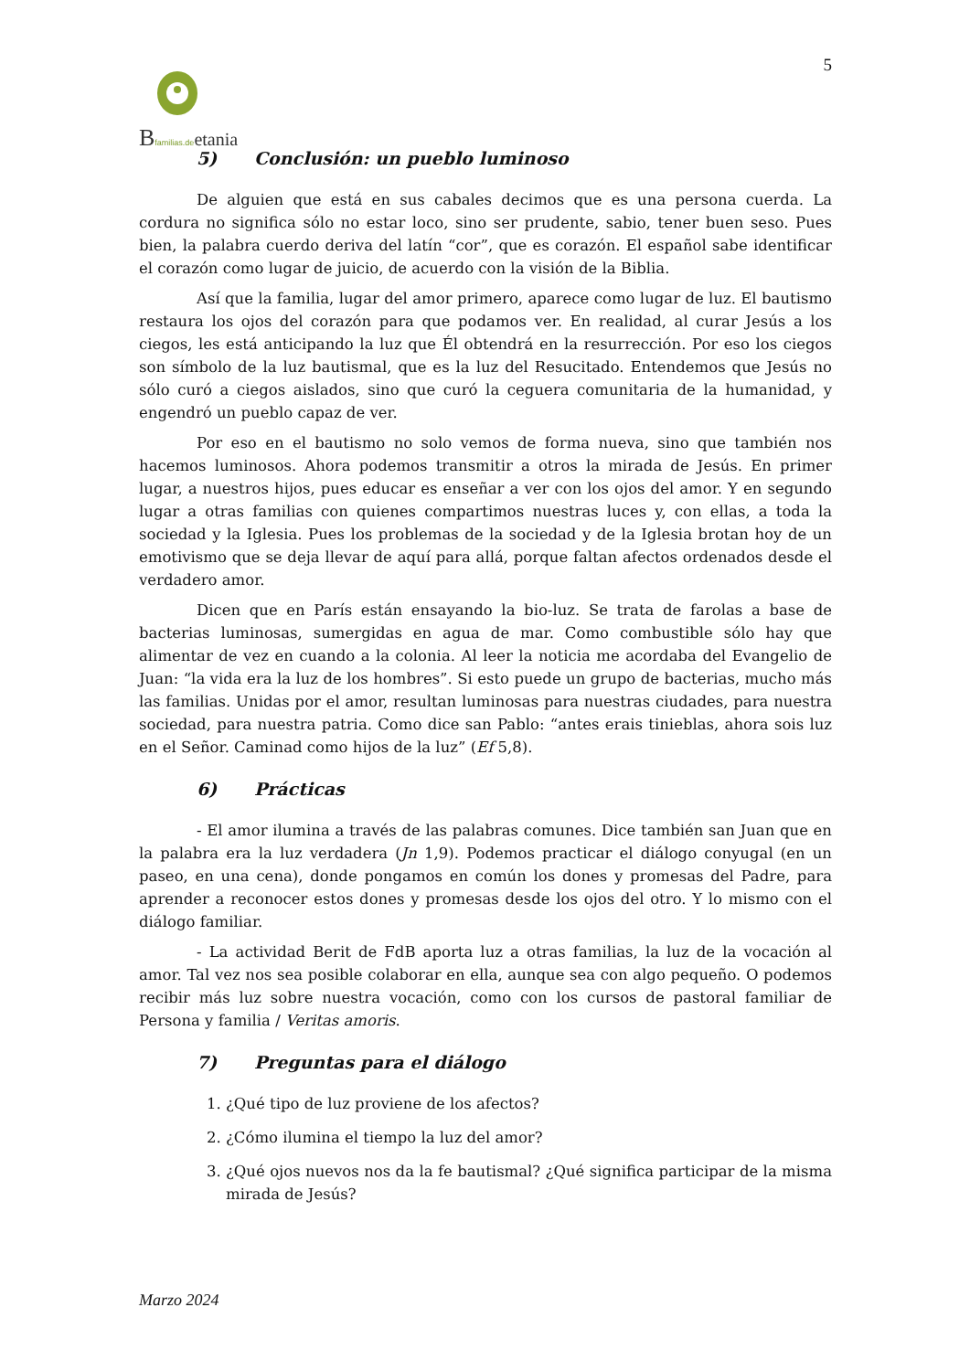5
Bfamilias.de etania
5) Conclusión: un pueblo luminoso
De alguien que está en sus cabales decimos que es una persona cuerda. La cordura no significa sólo no estar loco, sino ser prudente, sabio, tener buen seso. Pues bien, la palabra cuerdo deriva del latín “cor”, que es corazón. El español sabe identificar el corazón como lugar de juicio, de acuerdo con la visión de la Biblia.
Así que la familia, lugar del amor primero, aparece como lugar de luz. El bautismo restaura los ojos del corazón para que podamos ver. En realidad, al curar Jesús a los ciegos, les está anticipando la luz que Él obtendrá en la resurrección. Por eso los ciegos son símbolo de la luz bautismal, que es la luz del Resucitado. Entendemos que Jesús no sólo curó a ciegos aislados, sino que curó la ceguera comunitaria de la humanidad, y engendró un pueblo capaz de ver.
Por eso en el bautismo no solo vemos de forma nueva, sino que también nos hacemos luminosos. Ahora podemos transmitir a otros la mirada de Jesús. En primer lugar, a nuestros hijos, pues educar es enseñar a ver con los ojos del amor. Y en segundo lugar a otras familias con quienes compartimos nuestras luces y, con ellas, a toda la sociedad y la Iglesia. Pues los problemas de la sociedad y de la Iglesia brotan hoy de un emotivismo que se deja llevar de aquí para allá, porque faltan afectos ordenados desde el verdadero amor.
Dicen que en París están ensayando la bio-luz. Se trata de farolas a base de bacterias luminosas, sumergidas en agua de mar. Como combustible sólo hay que alimentar de vez en cuando a la colonia. Al leer la noticia me acordaba del Evangelio de Juan: “la vida era la luz de los hombres”. Si esto puede un grupo de bacterias, mucho más las familias. Unidas por el amor, resultan luminosas para nuestras ciudades, para nuestra sociedad, para nuestra patria. Como dice san Pablo: “antes erais tinieblas, ahora sois luz en el Señor. Caminad como hijos de la luz” (Ef 5,8).
6) Prácticas
- El amor ilumina a través de las palabras comunes. Dice también san Juan que en la palabra era la luz verdadera (Jn 1,9). Podemos practicar el diálogo conyugal (en un paseo, en una cena), donde pongamos en común los dones y promesas del Padre, para aprender a reconocer estos dones y promesas desde los ojos del otro. Y lo mismo con el diálogo familiar.
- La actividad Berit de FdB aporta luz a otras familias, la luz de la vocación al amor. Tal vez nos sea posible colaborar en ella, aunque sea con algo pequeño. O podemos recibir más luz sobre nuestra vocación, como con los cursos de pastoral familiar de Persona y familia / Veritas amoris.
7) Preguntas para el diálogo
1. ¿Qué tipo de luz proviene de los afectos?
2. ¿Cómo ilumina el tiempo la luz del amor?
3. ¿Qué ojos nuevos nos da la fe bautismal? ¿Qué significa participar de la misma mirada de Jesús?
Marzo 2024